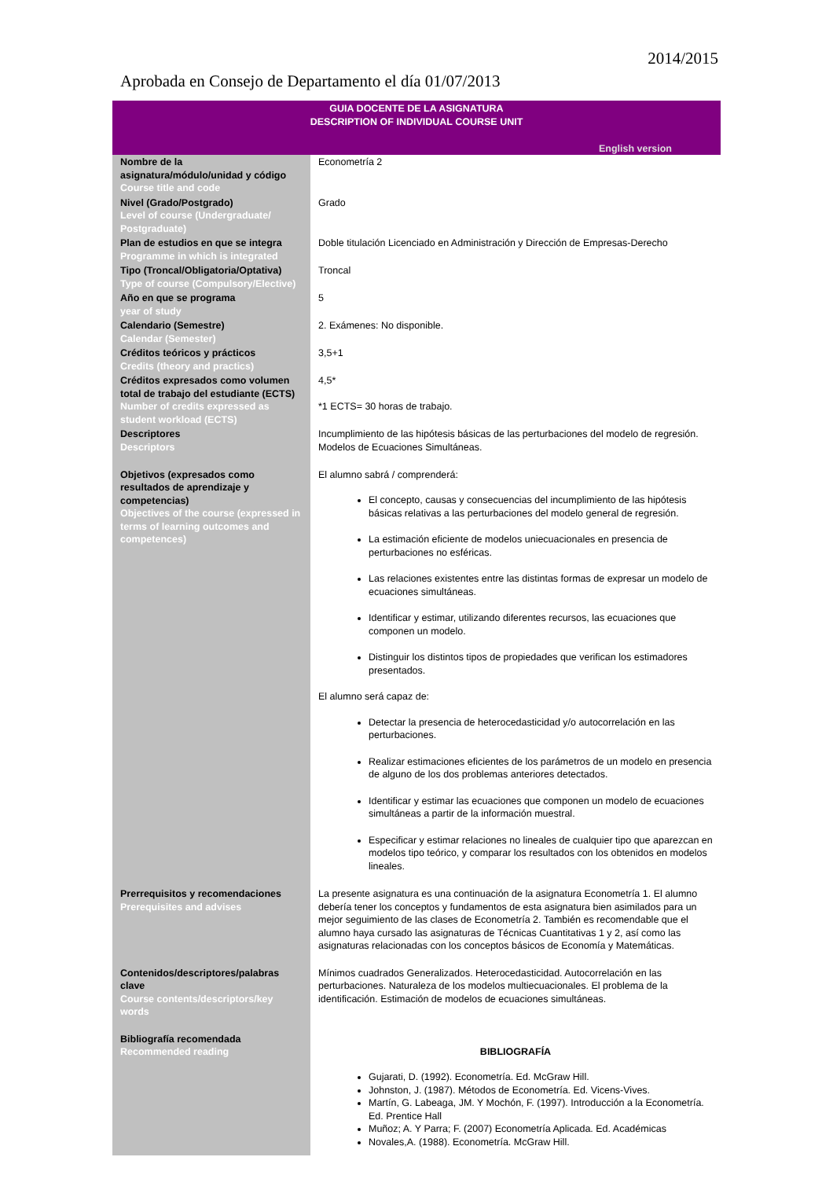2014/2015
Aprobada en Consejo de Departamento el día 01/07/2013
| GUIA DOCENTE DE LA ASIGNATURA DESCRIPTION OF INDIVIDUAL COURSE UNIT English version | |
| Nombre de la asignatura/módulo/unidad y código Course title and code | Econometría 2 |
| Nivel (Grado/Postgrado) Level of course (Undergraduate/ Postgraduate) | Grado |
| Plan de estudios en que se integra Programme in which is integrated | Doble titulación Licenciado en Administración y Dirección de Empresas-Derecho |
| Tipo (Troncal/Obligatoria/Optativa) Type of course (Compulsory/Elective) | Troncal |
| Año en que se programa year of study | 5 |
| Calendario (Semestre) Calendar (Semester) | 2. Exámenes: No disponible. |
| Créditos teóricos y prácticos Credits (theory and practics) | 3,5+1 |
| Créditos expresados como volumen total de trabajo del estudiante (ECTS) Number of credits expressed as student workload (ECTS) | 4,5* *1 ECTS= 30 horas de trabajo. |
| Descriptores Descriptors | Incumplimiento de las hipótesis básicas de las perturbaciones del modelo de regresión. Modelos de Ecuaciones Simultáneas. |
| Objetivos (expresados como resultados de aprendizaje y competencias) Objectives of the course (expressed in terms of learning outcomes and competences) | El alumno sabrá / comprenderá: El concepto, causas y consecuencias del incumplimiento de las hipótesis básicas relativas a las perturbaciones del modelo general de regresión. La estimación eficiente de modelos uniecuacionales en presencia de perturbaciones no esféricas. Las relaciones existentes entre las distintas formas de expresar un modelo de ecuaciones simultáneas. Identificar y estimar, utilizando diferentes recursos, las ecuaciones que componen un modelo. Distinguir los distintos tipos de propiedades que verifican los estimadores presentados. El alumno será capaz de: Detectar la presencia de heterocedasticidad y/o autocorrelación en las perturbaciones. Realizar estimaciones eficientes de los parámetros de un modelo en presencia de alguno de los dos problemas anteriores detectados. Identificar y estimar las ecuaciones que componen un modelo de ecuaciones simultáneas a partir de la información muestral. Especificar y estimar relaciones no lineales de cualquier tipo que aparezcan en modelos tipo teórico, y comparar los resultados con los obtenidos en modelos lineales. |
| Prerrequisitos y recomendaciones Prerequisites and advises | La presente asignatura es una continuación de la asignatura Econometría 1. El alumno debería tener los conceptos y fundamentos de esta asignatura bien asimilados para un mejor seguimiento de las clases de Econometría 2. También es recomendable que el alumno haya cursado las asignaturas de Técnicas Cuantitativas 1 y 2, así como las asignaturas relacionadas con los conceptos básicos de Economía y Matemáticas. |
| Contenidos/descriptores/palabras clave Course contents/descriptors/key words | Mínimos cuadrados Generalizados. Heterocedasticidad. Autocorrelación en las perturbaciones. Naturaleza de los modelos multiecuacionales. El problema de la identificación. Estimación de modelos de ecuaciones simultáneas. |
| Bibliografía recomendada Recommended reading | BIBLIOGRAFÍA Gujarati, D. (1992). Econometría. Ed. McGraw Hill. Johnston, J. (1987). Métodos de Econometría. Ed. Vicens-Vives. Martín, G. Labeaga, JM. Y Mochón, F. (1997). Introducción a la Econometría. Ed. Prentice Hall Muñoz; A. Y Parra; F. (2007) Econometría Aplicada. Ed. Académicas Novales,A. (1988). Econometría. McGraw Hill. |